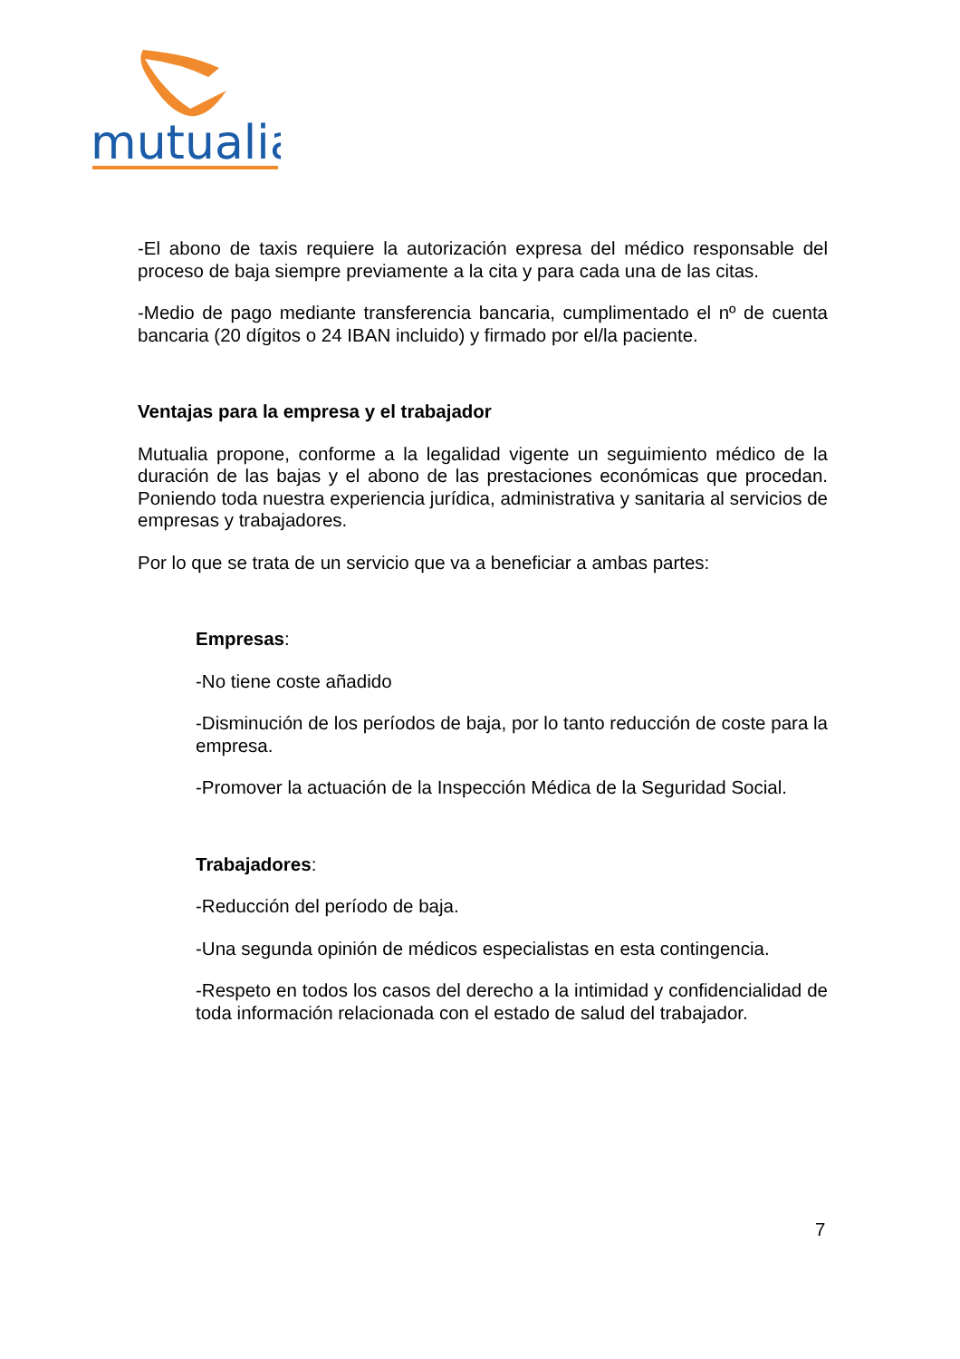mutualia
-El abono de taxis requiere la autorización expresa del médico responsable del proceso de baja siempre previamente a la cita y para cada una de las citas.
-Medio de pago mediante transferencia bancaria, cumplimentado el nº de cuenta bancaria (20 dígitos o 24 IBAN incluido) y firmado por el/la paciente.
Ventajas para la empresa y el trabajador
Mutualia propone, conforme a la legalidad vigente un seguimiento médico de la duración de las bajas y el abono de las prestaciones económicas que procedan. Poniendo toda nuestra experiencia jurídica, administrativa y sanitaria al servicios de empresas y trabajadores.
Por lo que se trata de un servicio que va a beneficiar a ambas partes:
Empresas:
-No tiene coste añadido
-Disminución de los períodos de baja, por lo tanto reducción de coste para la empresa.
-Promover la actuación de la Inspección Médica de la Seguridad Social.
Trabajadores:
-Reducción del período de baja.
-Una segunda opinión de médicos especialistas en esta contingencia.
-Respeto en todos los casos del derecho a la intimidad y confidencialidad de toda información relacionada con el estado de salud del trabajador.
7